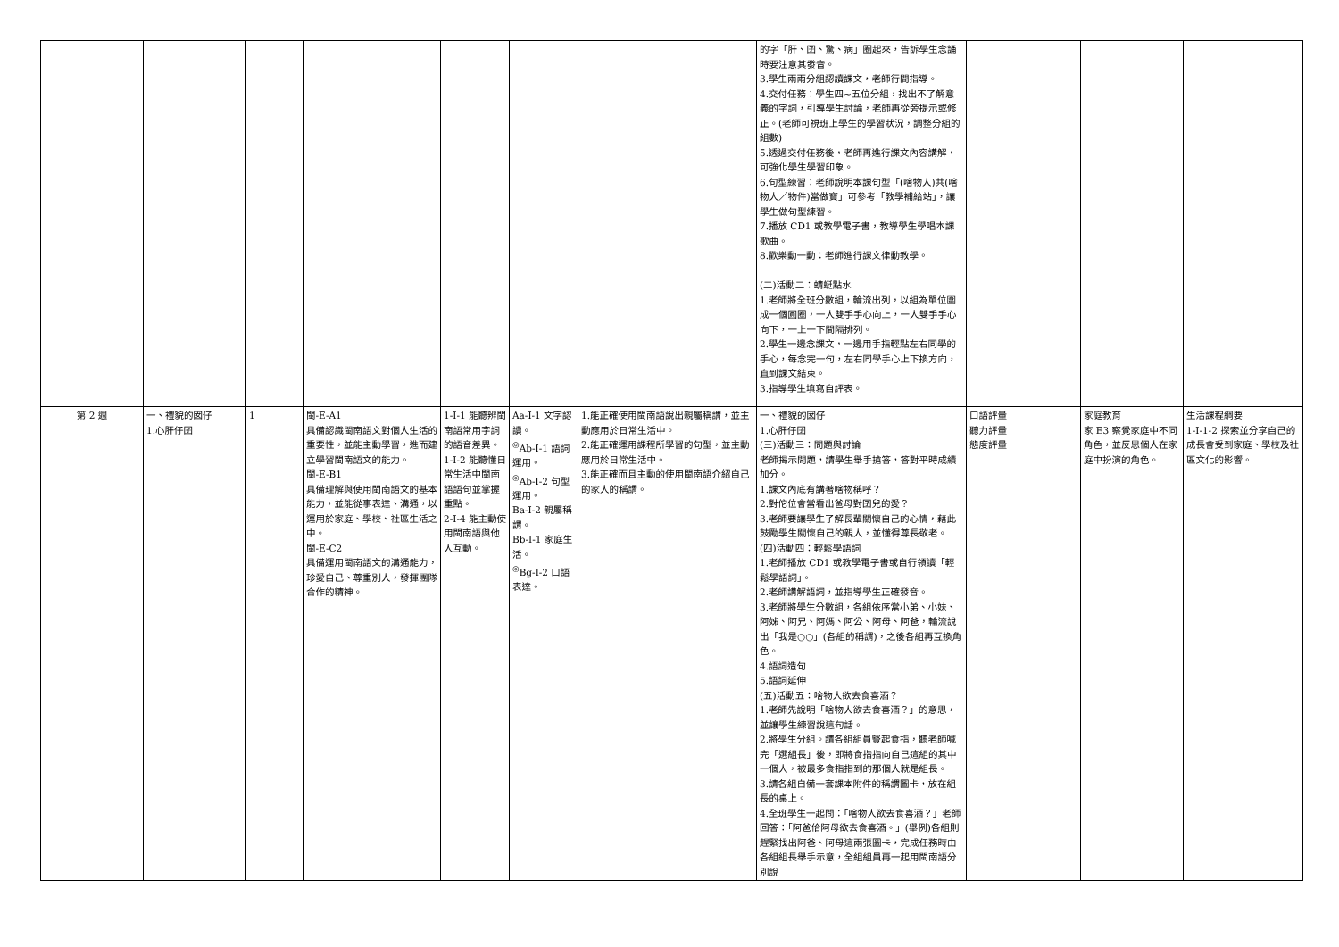| | | | | | | | 的字「肝、囝、驚、病」圈起來，告訴學生念誦時要注意其發音。 3.學生兩兩分組認讀課文，老師行間指導。 4.交付任務：學生四~五位分組，找出不了解意義的字詞，引導學生討論，老師再從旁提示或修正。(老師可視班上學生的學習狀況，調整分組的組數) 5.透過交付任務後，老師再進行課文內容講解，可強化學生學習印象。 6.句型練習：老師說明本課句型「(啥物人)共(啥物人／物件)當做寶」可參考「教學補給站」，讓學生做句型練習。 7.播放 CD1 或教學電子書，教導學生學唱本課歌曲。 8.歡樂動一動：老師進行課文律動教學。 (二)活動二：蜻蜓點水 1.老師將全班分數組，輪流出列，以組為單位圍成一個圓圈，一人雙手手心向上，一人雙手手心向下，一上一下間隔排列。 2.學生一邊念課文，一邊用手指輕點左右同學的手心，每念完一句，左右同學手心上下換方向，直到課文結束。 3.指導學生填寫自評表。 | | | |
| 第 2 週 | 一、禮貌的囡仔 1.心肝仔囝 | 1 | 閩-E-A1 具備認識閩南語文對個人生活的重要性，並能主動學習，進而建立學習閩南語文的能力。 閩-E-B1 具備理解與使用閩南語文的基本能力，並能從事表達、溝通，以運用於家庭、學校、社區生活之中。 閩-E-C2 具備運用閩南語文的溝通能力，珍愛自己、尊重別人，發揮團隊合作的精神。 | 1-Ⅰ-1 能聽辨閩南語常用字詞的語音差異。 1-Ⅰ-2 能聽懂日常生活中閩南語語句並掌握重點。 2-Ⅰ-4 能主動使用閩南語與他人互動。 | Aa-Ⅰ-1 文字認讀。 <sup>◎</sup>Ab-Ⅰ-1 語詞運用。 <sup>◎</sup>Ab-Ⅰ-2 句型運用。 Ba-Ⅰ-2 親屬稱謂。 Bb-Ⅰ-1 家庭生活。 <sup>◎</sup>Bg-Ⅰ-2 口語表達。 | 1.能正確使用閩南語說出親屬稱謂，並主動應用於日常生活中。 2.能正確運用課程所學習的句型，並主動應用於日常生活中。 3.能正確而且主動的使用閩南語介紹自己的家人的稱謂。 | 一、禮貌的囡仔 1.心肝仔囝 (三)活動三：問題與討論 老師揭示問題，請學生舉手搶答，答對平時成績加分。 1.課文內底有講著啥物稱呼？ 2.對佗位會當看出爸母對囝兒的愛？ 3.老師要讓學生了解長輩關懷自己的心情，藉此鼓勵學生關懷自己的親人，並懂得尊長敬老。 (四)活動四：輕鬆學語詞 1.老師播放 CD1 或教學電子書或自行領讀「輕鬆學語詞」。 2.老師講解語詞，並指導學生正確發音。 3.老師將學生分數組，各組依序當小弟、小妹、阿姊、阿兄、阿媽、阿公、阿母、阿爸，輪流說出「我是○○」(各組的稱謂)，之後各組再互換角色。 4.語詞造句 5.語詞延伸 (五)活動五：啥物人欲去食喜酒？ 1.老師先說明「啥物人欲去食喜酒？」的意思，並讓學生練習說這句話。 2.將學生分組。請各組組員豎起食指，聽老師喊完「選組長」後，即將食指指向自己這組的其中一個人，被最多食指指到的那個人就是組長。 3.請各組自備一套課本附件的稱謂圖卡，放在組長的桌上。 4.全班學生一起問：「啥物人欲去食喜酒？」老師回答：「阿爸佮阿母欲去食喜酒。」(舉例)各組則趕緊找出阿爸、阿母這兩張圖卡，完成任務時由各組組長舉手示意，全組組員再一起用閩南語分別說 | 口語評量 聽力評量 態度評量 | 家庭教育 家 E3 察覺家庭中不同角色，並反思個人在家庭中扮演的角色。 | 生活課程綱要 1-Ⅰ-1-2 探索並分享自己的成長會受到家庭、學校及社區文化的影響。 |